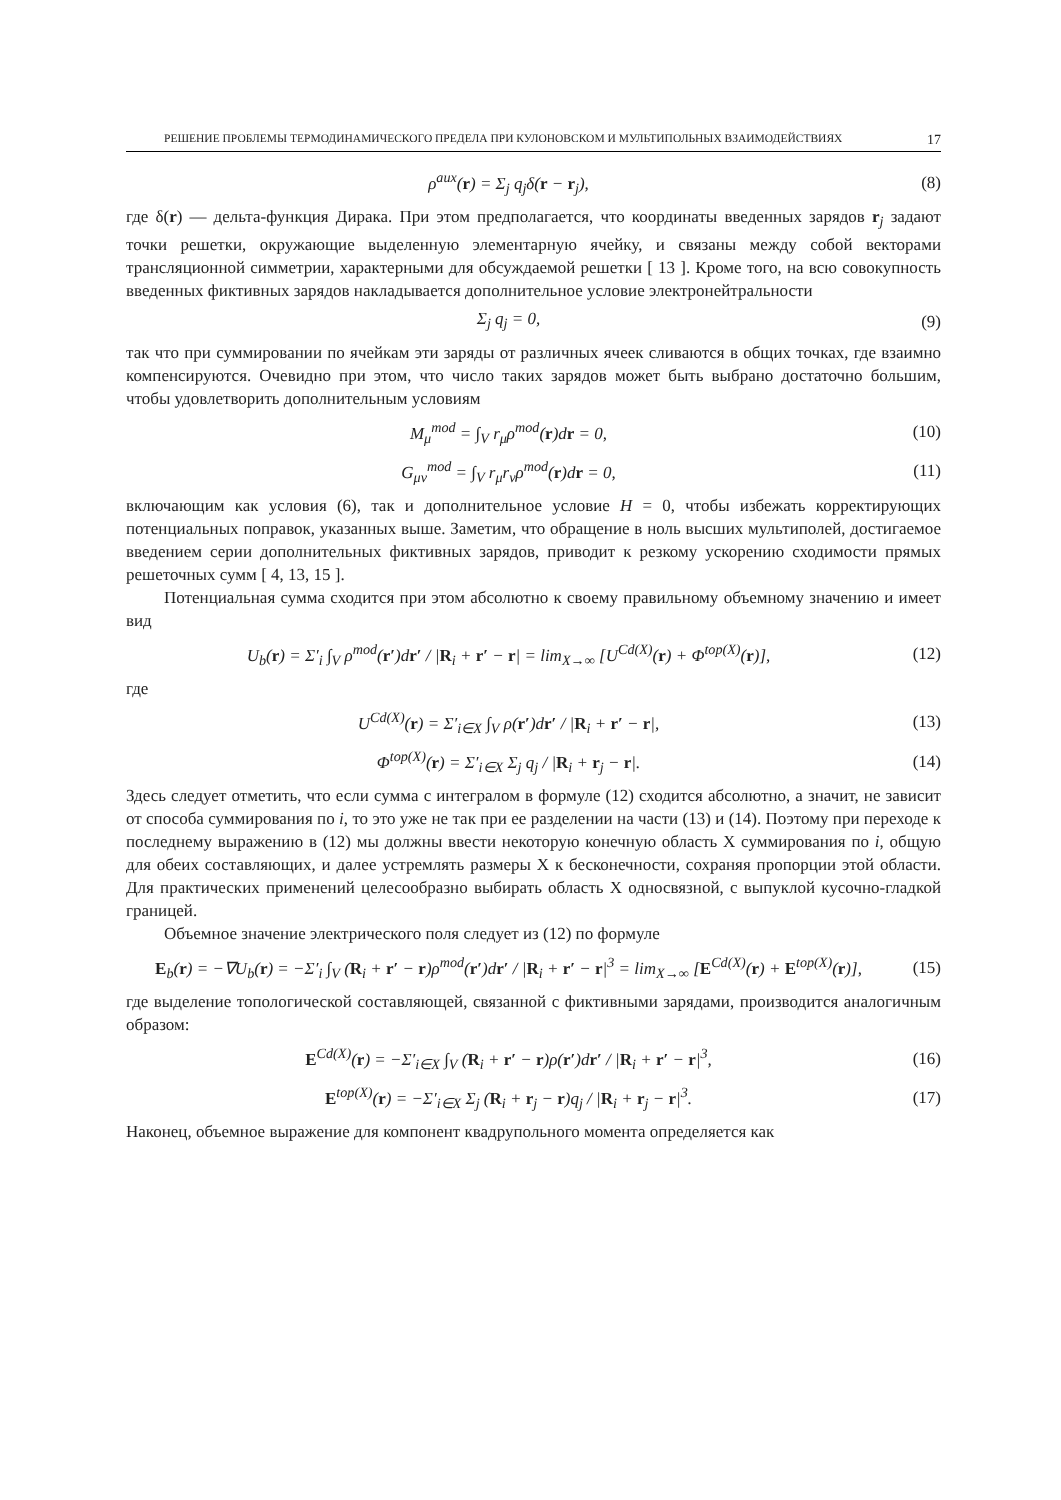РЕШЕНИЕ ПРОБЛЕМЫ ТЕРМОДИНАМИЧЕСКОГО ПРЕДЕЛА ПРИ КУЛОНОВСКОМ И МУЛЬТИПОЛЬНЫХ ВЗАИМОДЕЙСТВИЯХ 17
ρ<sup>aux</sup>(r) = Σ<sub>j</sub> q<sub>j</sub>δ(r − r<sub>j</sub>), (8)
где δ(r) — дельта-функция Дирака. При этом предполагается, что координаты введенных зарядов r<sub>j</sub> задают точки решетки, окружающие выделенную элементарную ячейку, и связаны между собой векторами трансляционной симметрии, характерными для обсуждаемой решетки [ 13 ]. Кроме того, на всю совокупность введенных фиктивных зарядов накладывается дополнительное условие электронейтральности
Σ<sub>j</sub> q<sub>j</sub> = 0, (9)
так что при суммировании по ячейкам эти заряды от различных ячеек сливаются в общих точках, где взаимно компенсируются. Очевидно при этом, что число таких зарядов может быть выбрано достаточно большим, чтобы удовлетворить дополнительным условиям
M<sub>μ</sub><sup>mod</sup> = ∫<sub>V</sub> r<sub>μ</sub>ρ<sup>mod</sup>(r)dr = 0, (10)
G<sub>μν</sub><sup>mod</sup> = ∫<sub>V</sub> r<sub>μ</sub>r<sub>ν</sub>ρ<sup>mod</sup>(r)dr = 0, (11)
включающим как условия (6), так и дополнительное условие H = 0, чтобы избежать корректирующих потенциальных поправок, указанных выше. Заметим, что обращение в ноль высших мультиполей, достигаемое введением серии дополнительных фиктивных зарядов, приводит к резкому ускорению сходимости прямых решеточных сумм [ 4, 13, 15 ].
Потенциальная сумма сходится при этом абсолютно к своему правильному объемному значению и имеет вид
U<sub>b</sub>(r) = Σ′<sub>i</sub> ∫<sub>V</sub> ρ<sup>mod</sup>(r′)dr′ / |R<sub>i</sub> + r′ − r| = lim<sub>X→∞</sub> [U<sup>Cd(X)</sup>(r) + Φ<sup>top(X)</sup>(r)], (12)
где
U<sup>Cd(X)</sup>(r) = Σ′<sub>i∈X</sub> ∫<sub>V</sub> ρ(r′)dr′ / |R<sub>i</sub> + r′ − r|, (13)
Φ<sup>top(X)</sup>(r) = Σ′<sub>i∈X</sub> Σ<sub>j</sub> q<sub>j</sub> / |R<sub>i</sub> + r<sub>j</sub> − r|. (14)
Здесь следует отметить, что если сумма с интегралом в формуле (12) сходится абсолютно, а значит, не зависит от способа суммирования по i, то это уже не так при ее разделении на части (13) и (14). Поэтому при переходе к последнему выражению в (12) мы должны ввести некоторую конечную область X суммирования по i, общую для обеих составляющих, и далее устремлять размеры X к бесконечности, сохраняя пропорции этой области. Для практических применений целесообразно выбирать область X односвязной, с выпуклой кусочно-гладкой границей.
Объемное значение электрического поля следует из (12) по формуле
E<sub>b</sub>(r) = −∇U<sub>b</sub>(r) = −Σ′<sub>i</sub> ∫<sub>V</sub> (R<sub>i</sub> + r′ − r)ρ<sup>mod</sup>(r′)dr′ / |R<sub>i</sub> + r′ − r|<sup>3</sup> = lim<sub>X→∞</sub> [E<sup>Cd(X)</sup>(r) + E<sup>top(X)</sup>(r)], (15)
где выделение топологической составляющей, связанной с фиктивными зарядами, производится аналогичным образом:
E<sup>Cd(X)</sup>(r) = −Σ′<sub>i∈X</sub> ∫<sub>V</sub> (R<sub>i</sub> + r′ − r)ρ(r′)dr′ / |R<sub>i</sub> + r′ − r|<sup>3</sup>, (16)
E<sup>top(X)</sup>(r) = −Σ′<sub>i∈X</sub> Σ<sub>j</sub> (R<sub>i</sub> + r<sub>j</sub> − r)q<sub>j</sub> / |R<sub>i</sub> + r<sub>j</sub> − r|<sup>3</sup>. (17)
Наконец, объемное выражение для компонент квадрупольного момента определяется как